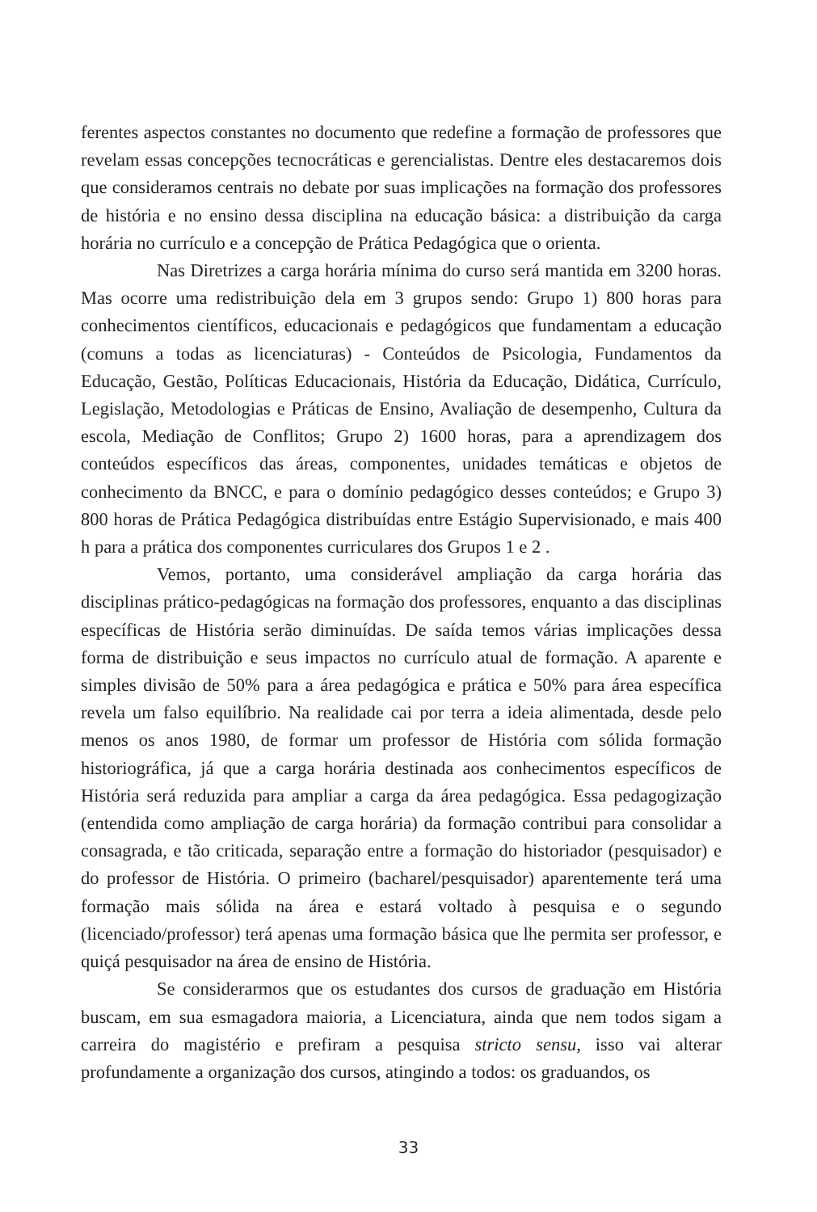ferentes aspectos constantes no documento que redefine a formação de professores que revelam essas concepções tecnocráticas e gerencialistas. Dentre eles destacaremos dois que consideramos centrais no debate por suas implicações na formação dos professores de história e no ensino dessa disciplina na educação básica: a distribuição da carga horária no currículo e a concepção de Prática Pedagógica que o orienta.
Nas Diretrizes a carga horária mínima do curso será mantida em 3200 horas. Mas ocorre uma redistribuição dela em 3 grupos sendo: Grupo 1) 800 horas para conhecimentos científicos, educacionais e pedagógicos que fundamentam a educação (comuns a todas as licenciaturas) - Conteúdos de Psicologia, Fundamentos da Educação, Gestão, Políticas Educacionais, História da Educação, Didática, Currículo, Legislação, Metodologias e Práticas de Ensino, Avaliação de desempenho, Cultura da escola, Mediação de Conflitos; Grupo 2) 1600 horas, para a aprendizagem dos conteúdos específicos das áreas, componentes, unidades temáticas e objetos de conhecimento da BNCC, e para o domínio pedagógico desses conteúdos; e Grupo 3) 800 horas de Prática Pedagógica distribuídas entre Estágio Supervisionado, e mais 400 h para a prática dos componentes curriculares dos Grupos 1 e 2 .
Vemos, portanto, uma considerável ampliação da carga horária das disciplinas prático-pedagógicas na formação dos professores, enquanto a das disciplinas específicas de História serão diminuídas. De saída temos várias implicações dessa forma de distribuição e seus impactos no currículo atual de formação. A aparente e simples divisão de 50% para a área pedagógica e prática e 50% para área específica revela um falso equilíbrio. Na realidade cai por terra a ideia alimentada, desde pelo menos os anos 1980, de formar um professor de História com sólida formação historiográfica, já que a carga horária destinada aos conhecimentos específicos de História será reduzida para ampliar a carga da área pedagógica. Essa pedagogização (entendida como ampliação de carga horária) da formação contribui para consolidar a consagrada, e tão criticada, separação entre a formação do historiador (pesquisador) e do professor de História. O primeiro (bacharel/pesquisador) aparentemente terá uma formação mais sólida na área e estará voltado à pesquisa e o segundo (licenciado/professor) terá apenas uma formação básica que lhe permita ser professor, e quiçá pesquisador na área de ensino de História.
Se considerarmos que os estudantes dos cursos de graduação em História buscam, em sua esmagadora maioria, a Licenciatura, ainda que nem todos sigam a carreira do magistério e prefiram a pesquisa stricto sensu, isso vai alterar profundamente a organização dos cursos, atingindo a todos: os graduandos, os
33